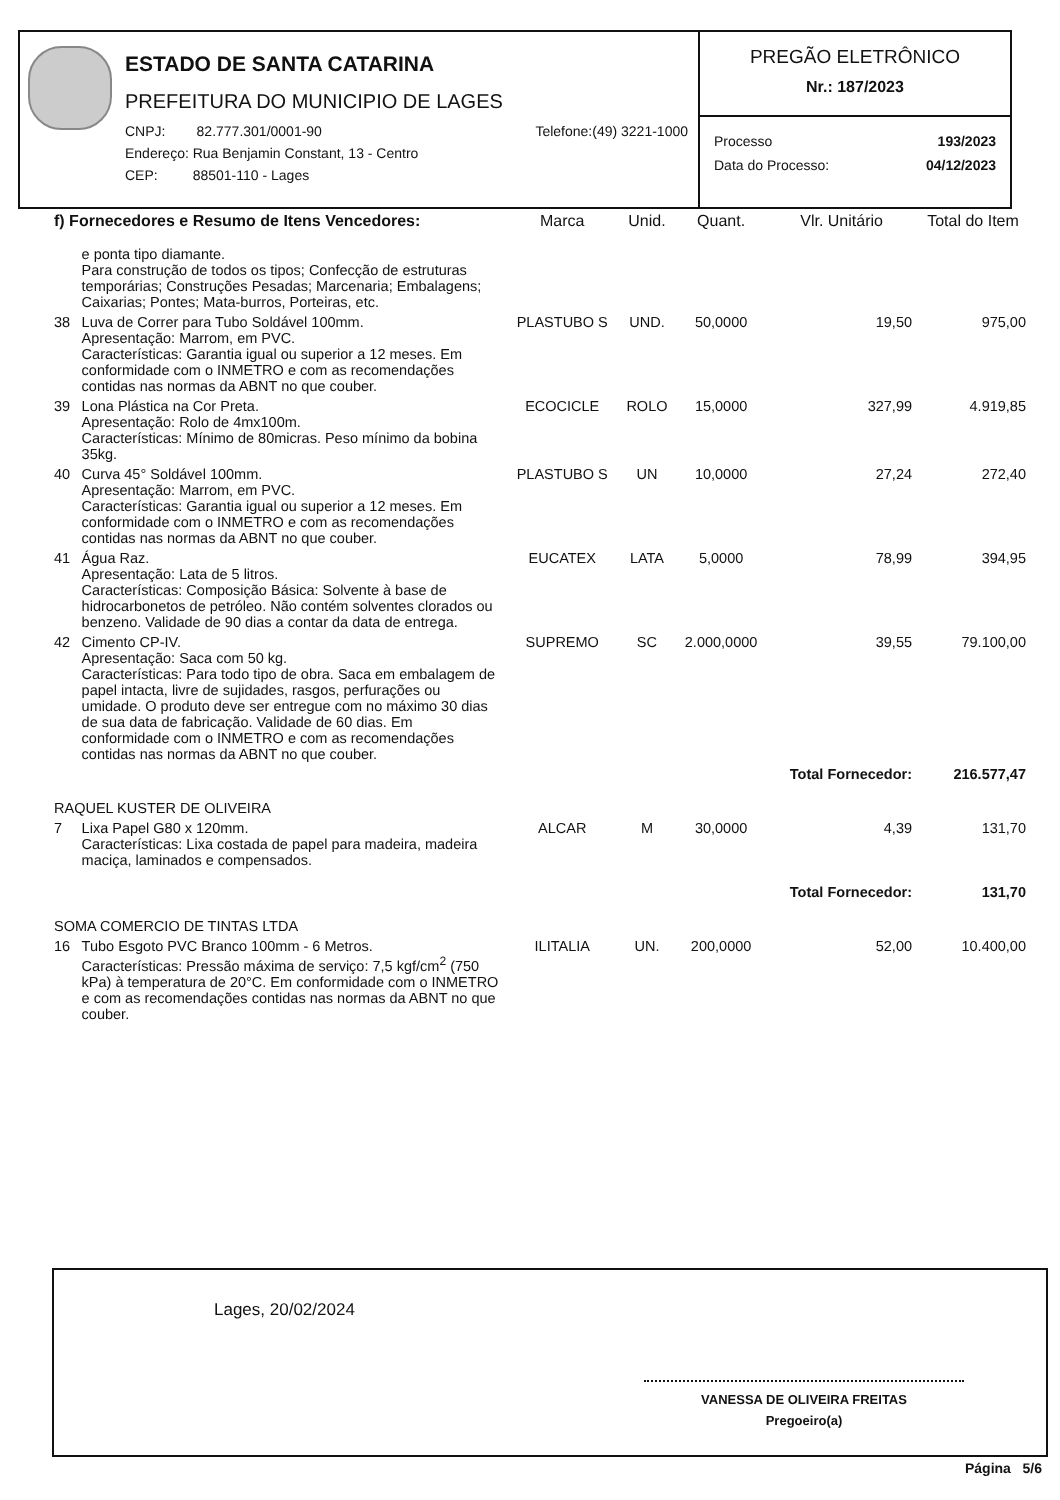ESTADO DE SANTA CATARINA
PREFEITURA DO MUNICIPIO DE LAGES
CNPJ: 82.777.301/0001-90
Telefone:(49) 3221-1000
Endereço: Rua Benjamin Constant, 13 - Centro
CEP: 88501-110 - Lages
PREGÃO ELETRÔNICO
Nr.: 187/2023
Processo 193/2023
Data do Processo: 04/12/2023
| f) Fornecedores e Resumo de Itens Vencedores: | | Marca | Unid. | Quant. | Vlr. Unitário | Total do Item |
| --- | --- | --- | --- | --- | --- | --- |
| | e ponta tipo diamante. Para construção de todos os tipos; Confecção de estruturas temporárias; Construções Pesadas; Marcenaria; Embalagens; Caixarias; Pontes; Mata-burros, Porteiras, etc. | | | | | |
| 38 | Luva de Correr para Tubo Soldável 100mm. Apresentação: Marrom, em PVC. Características: Garantia igual ou superior a 12 meses. Em conformidade com o INMETRO e com as recomendações contidas nas normas da ABNT no que couber. | PLASTUBO S | UND. | 50,0000 | 19,50 | 975,00 |
| 39 | Lona Plástica na Cor Preta. Apresentação: Rolo de 4mx100m. Características: Mínimo de 80micras. Peso mínimo da bobina 35kg. | ECOCICLE | ROLO | 15,0000 | 327,99 | 4.919,85 |
| 40 | Curva 45° Soldável 100mm. Apresentação: Marrom, em PVC. Características: Garantia igual ou superior a 12 meses. Em conformidade com o INMETRO e com as recomendações contidas nas normas da ABNT no que couber. | PLASTUBO S | UN | 10,0000 | 27,24 | 272,40 |
| 41 | Água Raz. Apresentação: Lata de 5 litros. Características: Composição Básica: Solvente à base de hidrocarbonetos de petróleo. Não contém solventes clorados ou benzeno. Validade de 90 dias a contar da data de entrega. | EUCATEX | LATA | 5,0000 | 78,99 | 394,95 |
| 42 | Cimento CP-IV. Apresentação: Saca com 50 kg. Características: Para todo tipo de obra. Saca em embalagem de papel intacta, livre de sujidades, rasgos, perfurações ou umidade. O produto deve ser entregue com no máximo 30 dias de sua data de fabricação. Validade de 60 dias. Em conformidade com o INMETRO e com as recomendações contidas nas normas da ABNT no que couber. | SUPREMO | SC | 2.000,0000 | 39,55 | 79.100,00 |
| | | | | | Total Fornecedor: | 216.577,47 |
| RAQUEL KUSTER DE OLIVEIRA | | | | | | |
| 7 | Lixa Papel G80 x 120mm. Características: Lixa costada de papel para madeira, madeira maciça, laminados e compensados. | ALCAR | M | 30,0000 | 4,39 | 131,70 |
| | | | | | Total Fornecedor: | 131,70 |
| SOMA COMERCIO DE TINTAS LTDA | | | | | | |
| 16 | Tubo Esgoto PVC Branco 100mm - 6 Metros. Características: Pressão máxima de serviço: 7,5 kgf/cm<sup>2</sup> (750 kPa) à temperatura de 20°C. Em conformidade com o INMETRO e com as recomendações contidas nas normas da ABNT no que couber. | ILITALIA | UN. | 200,0000 | 52,00 | 10.400,00 |
Lages, 20/02/2024
VANESSA DE OLIVEIRA FREITAS
Pregoeiro(a)
Página 5/6